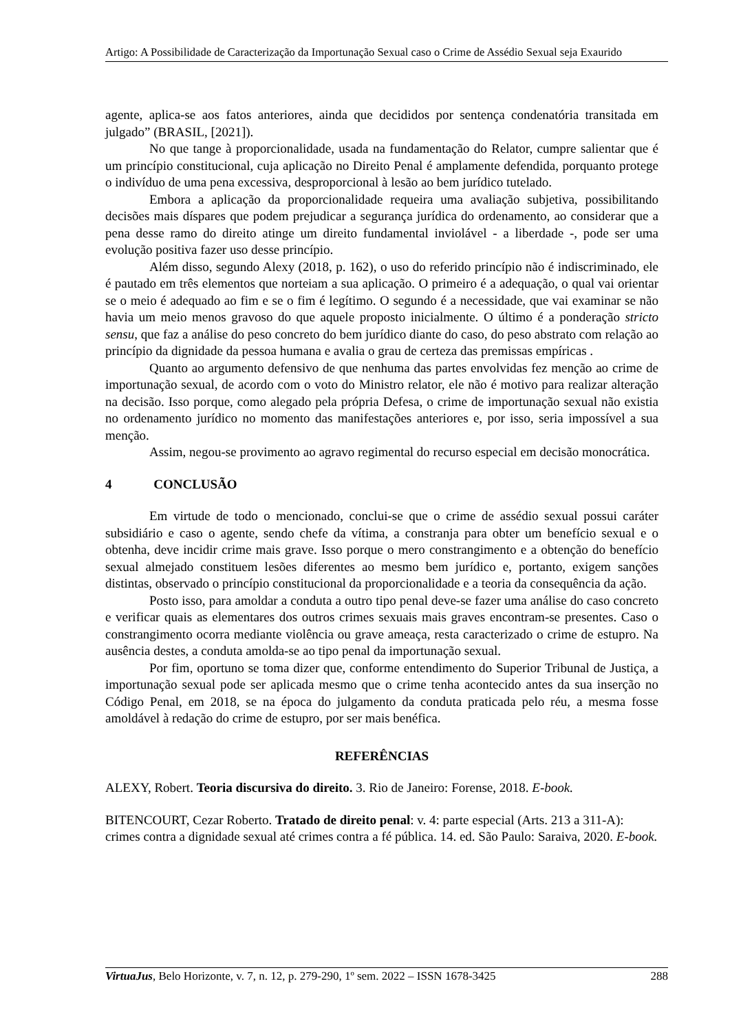Artigo: A Possibilidade de Caracterização da Importunação Sexual caso o Crime de Assédio Sexual seja Exaurido
agente, aplica-se aos fatos anteriores, ainda que decididos por sentença condenatória transitada em julgado” (BRASIL, [2021]).
No que tange à proporcionalidade, usada na fundamentação do Relator, cumpre salientar que é um princípio constitucional, cuja aplicação no Direito Penal é amplamente defendida, porquanto protege o indivíduo de uma pena excessiva, desproporcional à lesão ao bem jurídico tutelado.
Embora a aplicação da proporcionalidade requeira uma avaliação subjetiva, possibilitando decisões mais díspares que podem prejudicar a segurança jurídica do ordenamento, ao considerar que a pena desse ramo do direito atinge um direito fundamental inviolável - a liberdade -, pode ser uma evolução positiva fazer uso desse princípio.
Além disso, segundo Alexy (2018, p. 162), o uso do referido princípio não é indiscriminado, ele é pautado em três elementos que norteiam a sua aplicação. O primeiro é a adequação, o qual vai orientar se o meio é adequado ao fim e se o fim é legítimo. O segundo é a necessidade, que vai examinar se não havia um meio menos gravoso do que aquele proposto inicialmente. O último é a ponderação stricto sensu, que faz a análise do peso concreto do bem jurídico diante do caso, do peso abstrato com relação ao princípio da dignidade da pessoa humana e avalia o grau de certeza das premissas empíricas .
Quanto ao argumento defensivo de que nenhuma das partes envolvidas fez menção ao crime de importunação sexual, de acordo com o voto do Ministro relator, ele não é motivo para realizar alteração na decisão. Isso porque, como alegado pela própria Defesa, o crime de importunação sexual não existia no ordenamento jurídico no momento das manifestações anteriores e, por isso, seria impossível a sua menção.
Assim, negou-se provimento ao agravo regimental do recurso especial em decisão monocrática.
4 CONCLUSÃO
Em virtude de todo o mencionado, conclui-se que o crime de assédio sexual possui caráter subsidiário e caso o agente, sendo chefe da vítima, a constranja para obter um benefício sexual e o obtenha, deve incidir crime mais grave. Isso porque o mero constrangimento e a obtenção do benefício sexual almejado constituem lesões diferentes ao mesmo bem jurídico e, portanto, exigem sanções distintas, observado o princípio constitucional da proporcionalidade e a teoria da consequência da ação.
Posto isso, para amoldar a conduta a outro tipo penal deve-se fazer uma análise do caso concreto e verificar quais as elementares dos outros crimes sexuais mais graves encontram-se presentes. Caso o constrangimento ocorra mediante violência ou grave ameaça, resta caracterizado o crime de estupro. Na ausência destes, a conduta amolda-se ao tipo penal da importunação sexual.
Por fim, oportuno se toma dizer que, conforme entendimento do Superior Tribunal de Justiça, a importunação sexual pode ser aplicada mesmo que o crime tenha acontecido antes da sua inserção no Código Penal, em 2018, se na época do julgamento da conduta praticada pelo réu, a mesma fosse amoldável à redação do crime de estupro, por ser mais benéfica.
REFERÊNCIAS
ALEXY, Robert. Teoria discursiva do direito. 3. Rio de Janeiro: Forense, 2018. E-book.
BITENCOURT, Cezar Roberto. Tratado de direito penal: v. 4: parte especial (Arts. 213 a 311-A): crimes contra a dignidade sexual até crimes contra a fé pública. 14. ed. São Paulo: Saraiva, 2020. E-book.
VirtuaJus, Belo Horizonte, v. 7, n. 12, p. 279-290, 1º sem. 2022 – ISSN 1678-3425 288